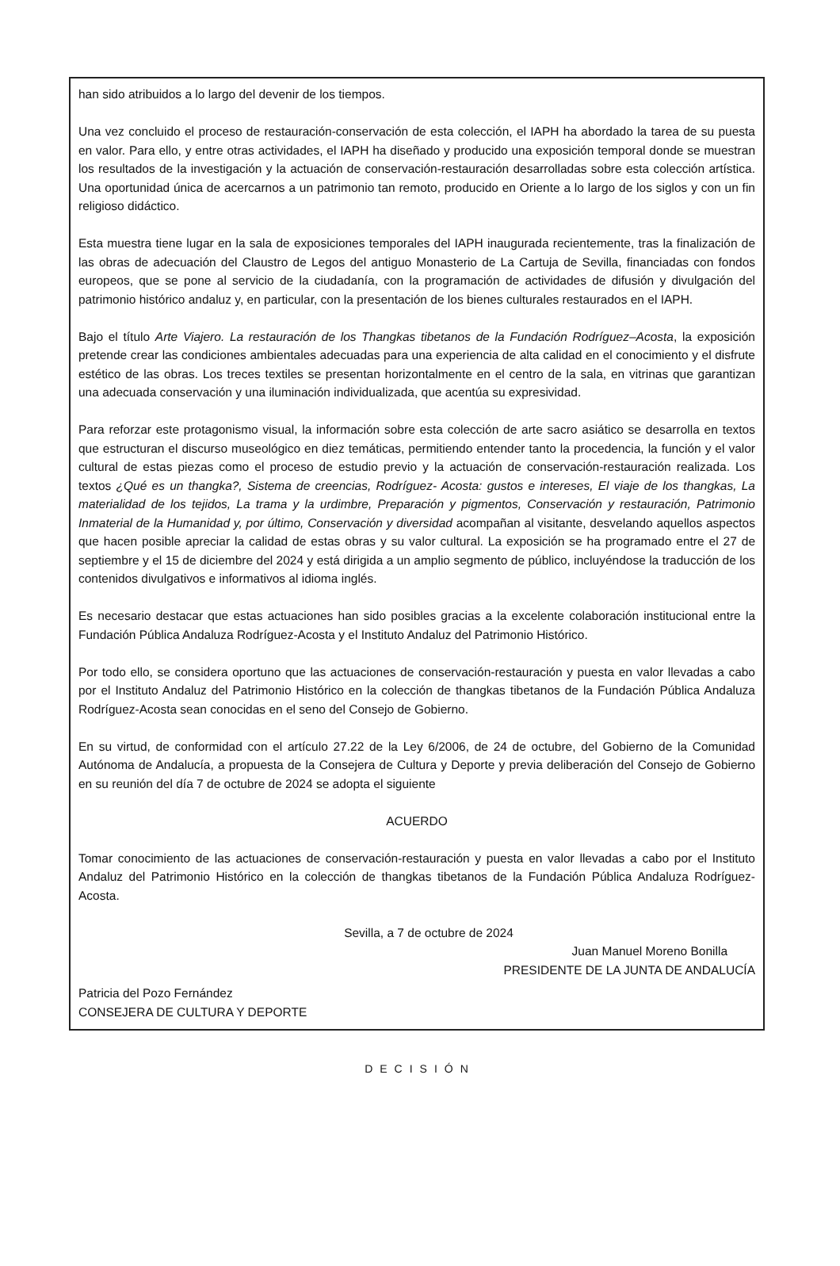han sido atribuidos a lo largo del devenir de los tiempos.
Una vez concluido el proceso de restauración-conservación de esta colección, el IAPH ha abordado la tarea de su puesta en valor. Para ello, y entre otras actividades, el IAPH ha diseñado y producido una exposición temporal donde se muestran los resultados de la investigación y la actuación de conservación-restauración desarrolladas sobre esta colección artística. Una oportunidad única de acercarnos a un patrimonio tan remoto, producido en Oriente a lo largo de los siglos y con un fin religioso didáctico.
Esta muestra tiene lugar en la sala de exposiciones temporales del IAPH inaugurada recientemente, tras la finalización de las obras de adecuación del Claustro de Legos del antiguo Monasterio de La Cartuja de Sevilla, financiadas con fondos europeos, que se pone al servicio de la ciudadanía, con la programación de actividades de difusión y divulgación del patrimonio histórico andaluz y, en particular, con la presentación de los bienes culturales restaurados en el IAPH.
Bajo el título Arte Viajero. La restauración de los Thangkas tibetanos de la Fundación Rodríguez–Acosta, la exposición pretende crear las condiciones ambientales adecuadas para una experiencia de alta calidad en el conocimiento y el disfrute estético de las obras. Los treces textiles se presentan horizontalmente en el centro de la sala, en vitrinas que garantizan una adecuada conservación y una iluminación individualizada, que acentúa su expresividad.
Para reforzar este protagonismo visual, la información sobre esta colección de arte sacro asiático se desarrolla en textos que estructuran el discurso museológico en diez temáticas, permitiendo entender tanto la procedencia, la función y el valor cultural de estas piezas como el proceso de estudio previo y la actuación de conservación-restauración realizada. Los textos ¿Qué es un thangka?, Sistema de creencias, Rodríguez- Acosta: gustos e intereses, El viaje de los thangkas, La materialidad de los tejidos, La trama y la urdimbre, Preparación y pigmentos, Conservación y restauración, Patrimonio Inmaterial de la Humanidad y, por último, Conservación y diversidad acompañan al visitante, desvelando aquellos aspectos que hacen posible apreciar la calidad de estas obras y su valor cultural. La exposición se ha programado entre el 27 de septiembre y el 15 de diciembre del 2024 y está dirigida a un amplio segmento de público, incluyéndose la traducción de los contenidos divulgativos e informativos al idioma inglés.
Es necesario destacar que estas actuaciones han sido posibles gracias a la excelente colaboración institucional entre la Fundación Pública Andaluza Rodríguez-Acosta y el Instituto Andaluz del Patrimonio Histórico.
Por todo ello, se considera oportuno que las actuaciones de conservación-restauración y puesta en valor llevadas a cabo por el Instituto Andaluz del Patrimonio Histórico en la colección de thangkas tibetanos de la Fundación Pública Andaluza Rodríguez-Acosta sean conocidas en el seno del Consejo de Gobierno.
En su virtud, de conformidad con el artículo 27.22 de la Ley 6/2006, de 24 de octubre, del Gobierno de la Comunidad Autónoma de Andalucía, a propuesta de la Consejera de Cultura y Deporte y previa deliberación del Consejo de Gobierno en su reunión del día 7 de octubre de 2024 se adopta el siguiente
ACUERDO
Tomar conocimiento de las actuaciones de conservación-restauración y puesta en valor llevadas a cabo por el Instituto Andaluz del Patrimonio Histórico en la colección de thangkas tibetanos de la Fundación Pública Andaluza Rodríguez-Acosta.
Sevilla, a 7 de octubre de 2024
Juan Manuel Moreno Bonilla
PRESIDENTE DE LA JUNTA DE ANDALUCÍA
Patricia del Pozo Fernández
CONSEJERA DE CULTURA Y DEPORTE
DECISIÓN